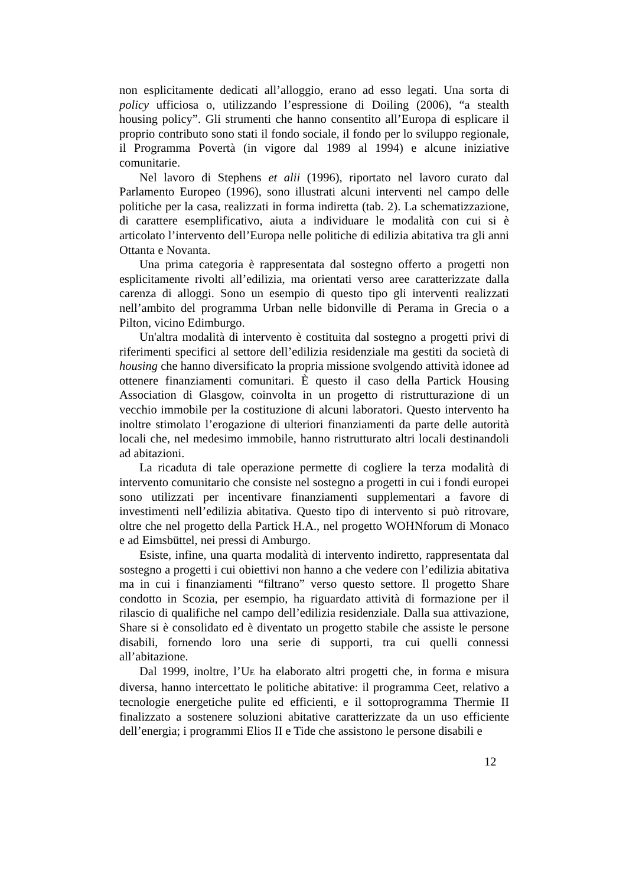non esplicitamente dedicati all’alloggio, erano ad esso legati. Una sorta di policy ufficiosa o, utilizzando l’espressione di Doiling (2006), “a stealth housing policy”. Gli strumenti che hanno consentito all’Europa di esplicare il proprio contributo sono stati il fondo sociale, il fondo per lo sviluppo regionale, il Programma Povertà (in vigore dal 1989 al 1994) e alcune iniziative comunitarie.
Nel lavoro di Stephens et alii (1996), riportato nel lavoro curato dal Parlamento Europeo (1996), sono illustrati alcuni interventi nel campo delle politiche per la casa, realizzati in forma indiretta (tab. 2). La schematizzazione, di carattere esemplificativo, aiuta a individuare le modalità con cui si è articolato l’intervento dell’Europa nelle politiche di edilizia abitativa tra gli anni Ottanta e Novanta.
Una prima categoria è rappresentata dal sostegno offerto a progetti non esplicitamente rivolti all’edilizia, ma orientati verso aree caratterizzate dalla carenza di alloggi. Sono un esempio di questo tipo gli interventi realizzati nell’ambito del programma Urban nelle bidonville di Perama in Grecia o a Pilton, vicino Edimburgo.
Un'altra modalità di intervento è costituita dal sostegno a progetti privi di riferimenti specifici al settore dell’edilizia residenziale ma gestiti da società di housing che hanno diversificato la propria missione svolgendo attività idonee ad ottenere finanziamenti comunitari. È questo il caso della Partick Housing Association di Glasgow, coinvolta in un progetto di ristrutturazione di un vecchio immobile per la costituzione di alcuni laboratori. Questo intervento ha inoltre stimolato l’erogazione di ulteriori finanziamenti da parte delle autorità locali che, nel medesimo immobile, hanno ristrutturato altri locali destinandoli ad abitazioni.
La ricaduta di tale operazione permette di cogliere la terza modalità di intervento comunitario che consiste nel sostegno a progetti in cui i fondi europei sono utilizzati per incentivare finanziamenti supplementari a favore di investimenti nell’edilizia abitativa. Questo tipo di intervento si può ritrovare, oltre che nel progetto della Partick H.A., nel progetto WOHNforum di Monaco e ad Eimsbüttel, nei pressi di Amburgo.
Esiste, infine, una quarta modalità di intervento indiretto, rappresentata dal sostegno a progetti i cui obiettivi non hanno a che vedere con l’edilizia abitativa ma in cui i finanziamenti “filtrano” verso questo settore. Il progetto Share condotto in Scozia, per esempio, ha riguardato attività di formazione per il rilascio di qualifiche nel campo dell’edilizia residenziale. Dalla sua attivazione, Share si è consolidato ed è diventato un progetto stabile che assiste le persone disabili, fornendo loro una serie di supporti, tra cui quelli connessi all’abitazione.
Dal 1999, inoltre, l’UE ha elaborato altri progetti che, in forma e misura diversa, hanno intercettato le politiche abitative: il programma Ceet, relativo a tecnologie energetiche pulite ed efficienti, e il sottoprogramma Thermie II finalizzato a sostenere soluzioni abitative caratterizzate da un uso efficiente dell’energia; i programmi Elios II e Tide che assistono le persone disabili e
12